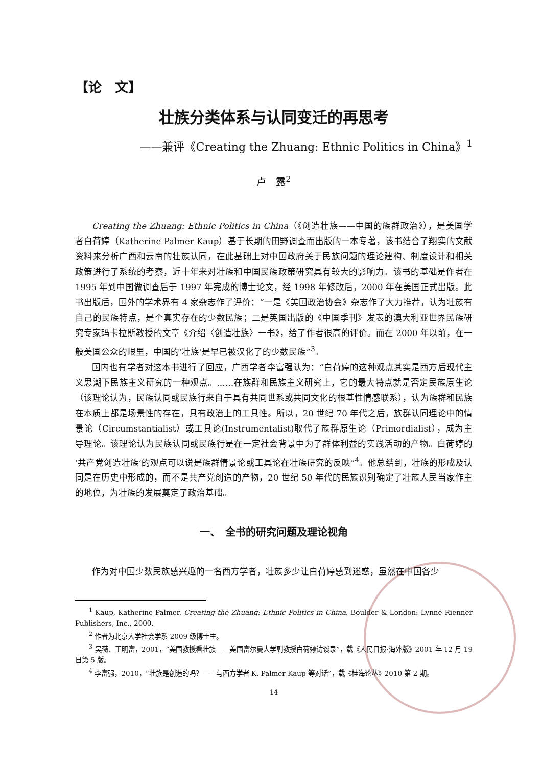【论　文】
壮族分类体系与认同变迁的再思考
——兼评《Creating the Zhuang: Ethnic Politics in China》<sup>1</sup>
卢　露<sup>2</sup>
Creating the Zhuang: Ethnic Politics in China（《创造壮族——中国的族群政治》），是美国学者白荷婷（Katherine Palmer Kaup）基于长期的田野调查而出版的一本专著，该书结合了翔实的文献资料来分析广西和云南的壮族认同，在此基础上对中国政府关于民族问题的理论建构、制度设计和相关政策进行了系统的考察，近十年来对壮族和中国民族政策研究具有较大的影响力。该书的基础是作者在 1995 年到中国做调查后于 1997 年完成的博士论文，经 1998 年修改后，2000 年在美国正式出版。此书出版后，国外的学术界有 4 家杂志作了评价：“一是《美国政治协会》杂志作了大力推荐，认为壮族有自己的民族特点，是个真实存在的少数民族；二是英国出版的《中国季刊》发表的澳大利亚世界民族研究专家玛卡拉斯教授的文章《介绍〈创造壮族〉一书》，给了作者很高的评价。而在 2000 年以前，在一般美国公众的眼里，中国的‘壮族’是早已被汉化了的少数民族”<sup>3</sup>。
国内也有学者对这本书进行了回应，广西学者李富强认为：“白荷婷的这种观点其实是西方后现代主义思潮下民族主义研究的一种观点。……在族群和民族主义研究上，它的最大特点就是否定民族原生论（该理论认为，民族认同或民族行来自于具有共同世系或共同文化的根基性情感联系），认为族群和民族在本质上都是场景性的存在，具有政治上的工具性。所以，20 世纪 70 年代之后，族群认同理论中的情景论（Circumstantialist）或工具论(Instrumentalist)取代了族群原生论（Primordialist），成为主导理论。该理论认为民族认同或民族行是在一定社会背景中为了群体利益的实践活动的产物。白荷婷的‘共产党创造壮族’的观点可以说是族群情景论或工具论在壮族研究的反映”<sup>4</sup>。他总结到，壮族的形成及认同是在历史中形成的，而不是共产党创造的产物，20 世纪 50 年代的民族识别确定了壮族人民当家作主的地位，为壮族的发展奠定了政治基础。
一、　全书的研究问题及理论视角
作为对中国少数民族感兴趣的一名西方学者，壮族多少让白荷婷感到迷惑，虽然在中国各少
<sup>1</sup> Kaup, Katherine Palmer. Creating the Zhuang: Ethnic Politics in China. Boulder & London: Lynne Rienner Publishers, Inc., 2000.
<sup>2</sup> 作者为北京大学社会学系 2009 级博士生。
<sup>3</sup> 吴薇、王明富，2001，“美国教授看壮族——美国富尔曼大学副教授白荷婷访谈录”，载《人民日报·海外版》2001 年 12 月 19 日第 5 版。
<sup>4</sup> 李富强，2010，“壮族是创造的吗？——与西方学者 K. Palmer Kaup 等对话”，载《桂海论丛》2010 第 2 期。
14